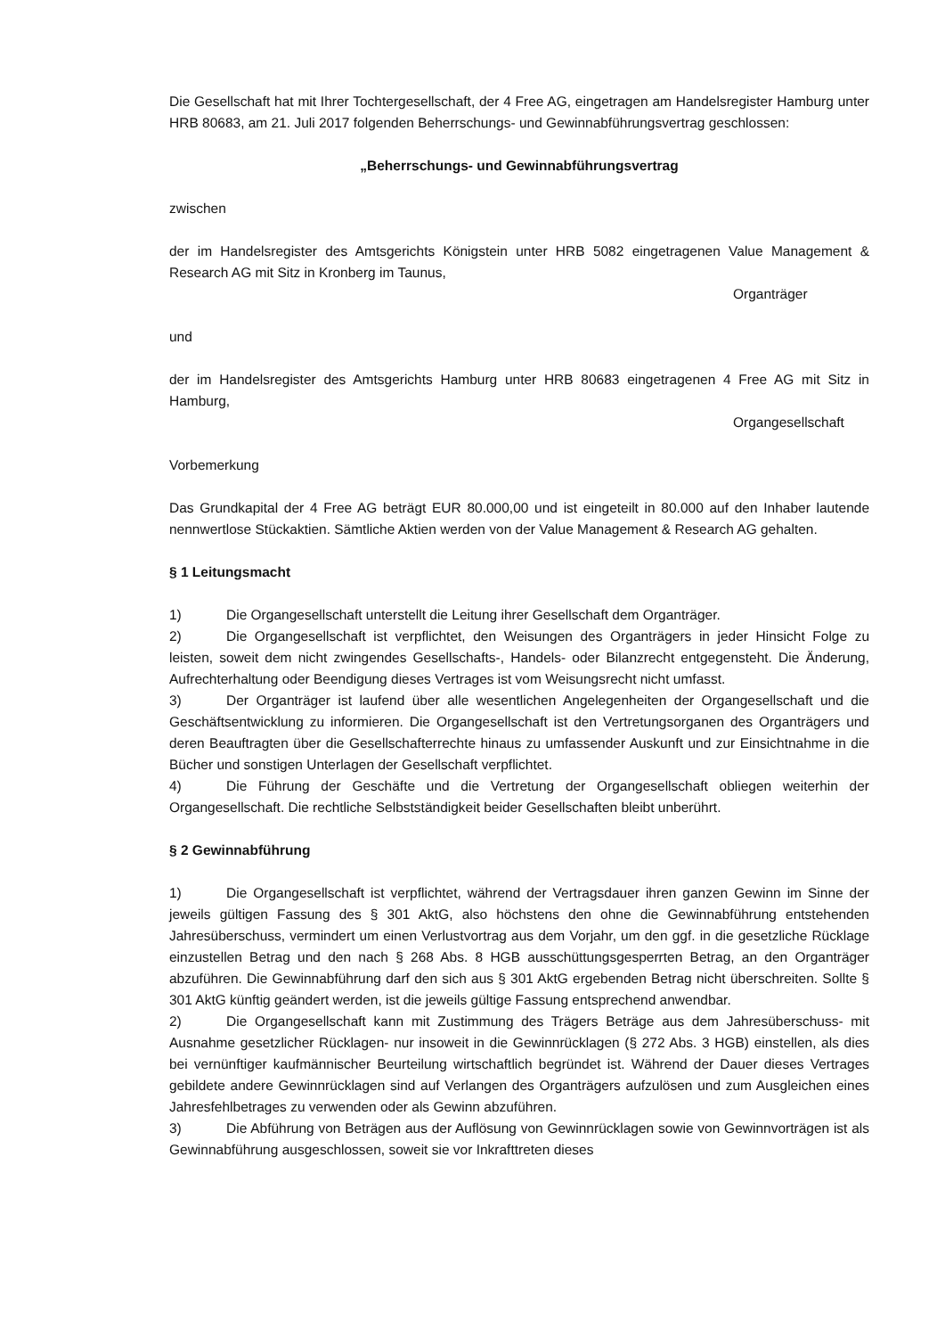Die Gesellschaft hat mit Ihrer Tochtergesellschaft, der 4 Free AG, eingetragen am Handelsregister Hamburg unter HRB 80683, am 21. Juli 2017 folgenden Beherrschungs- und Gewinnabführungsvertrag geschlossen:
„Beherrschungs- und Gewinnabführungsvertrag
zwischen
der im Handelsregister des Amtsgerichts Königstein unter HRB 5082 eingetragenen Value Management & Research AG mit Sitz in Kronberg im Taunus,
Organträger
und
der im Handelsregister des Amtsgerichts Hamburg unter HRB 80683 eingetragenen 4 Free AG mit Sitz in Hamburg,
Organgesellschaft
Vorbemerkung
Das Grundkapital der 4 Free AG beträgt EUR 80.000,00 und ist eingeteilt in 80.000 auf den Inhaber lautende nennwertlose Stückaktien. Sämtliche Aktien werden von der Value Management & Research AG gehalten.
§ 1 Leitungsmacht
1) Die Organgesellschaft unterstellt die Leitung ihrer Gesellschaft dem Organträger.
2) Die Organgesellschaft ist verpflichtet, den Weisungen des Organträgers in jeder Hinsicht Folge zu leisten, soweit dem nicht zwingendes Gesellschafts-, Handels- oder Bilanzrecht entgegensteht. Die Änderung, Aufrechterhaltung oder Beendigung dieses Vertrages ist vom Weisungsrecht nicht umfasst.
3) Der Organträger ist laufend über alle wesentlichen Angelegenheiten der Organgesellschaft und die Geschäftsentwicklung zu informieren. Die Organgesellschaft ist den Vertretungsorganen des Organträgers und deren Beauftragten über die Gesellschafterrechte hinaus zu umfassender Auskunft und zur Einsichtnahme in die Bücher und sonstigen Unterlagen der Gesellschaft verpflichtet.
4) Die Führung der Geschäfte und die Vertretung der Organgesellschaft obliegen weiterhin der Organgesellschaft. Die rechtliche Selbstständigkeit beider Gesellschaften bleibt unberührt.
§ 2 Gewinnabführung
1) Die Organgesellschaft ist verpflichtet, während der Vertragsdauer ihren ganzen Gewinn im Sinne der jeweils gültigen Fassung des § 301 AktG, also höchstens den ohne die Gewinnabführung entstehenden Jahresüberschuss, vermindert um einen Verlustvortrag aus dem Vorjahr, um den ggf. in die gesetzliche Rücklage einzustellen Betrag und den nach § 268 Abs. 8 HGB ausschüttungsgesperrten Betrag, an den Organträger abzuführen. Die Gewinnabführung darf den sich aus § 301 AktG ergebenden Betrag nicht überschreiten. Sollte § 301 AktG künftig geändert werden, ist die jeweils gültige Fassung entsprechend anwendbar.
2) Die Organgesellschaft kann mit Zustimmung des Trägers Beträge aus dem Jahresüberschuss- mit Ausnahme gesetzlicher Rücklagen- nur insoweit in die Gewinnrücklagen (§ 272 Abs. 3 HGB) einstellen, als dies bei vernünftiger kaufmännischer Beurteilung wirtschaftlich begründet ist. Während der Dauer dieses Vertrages gebildete andere Gewinnrücklagen sind auf Verlangen des Organträgers aufzulösen und zum Ausgleichen eines Jahresfehlbetrages zu verwenden oder als Gewinn abzuführen.
3) Die Abführung von Beträgen aus der Auflösung von Gewinnrücklagen sowie von Gewinnvorträgen ist als Gewinnabführung ausgeschlossen, soweit sie vor Inkrafttreten dieses